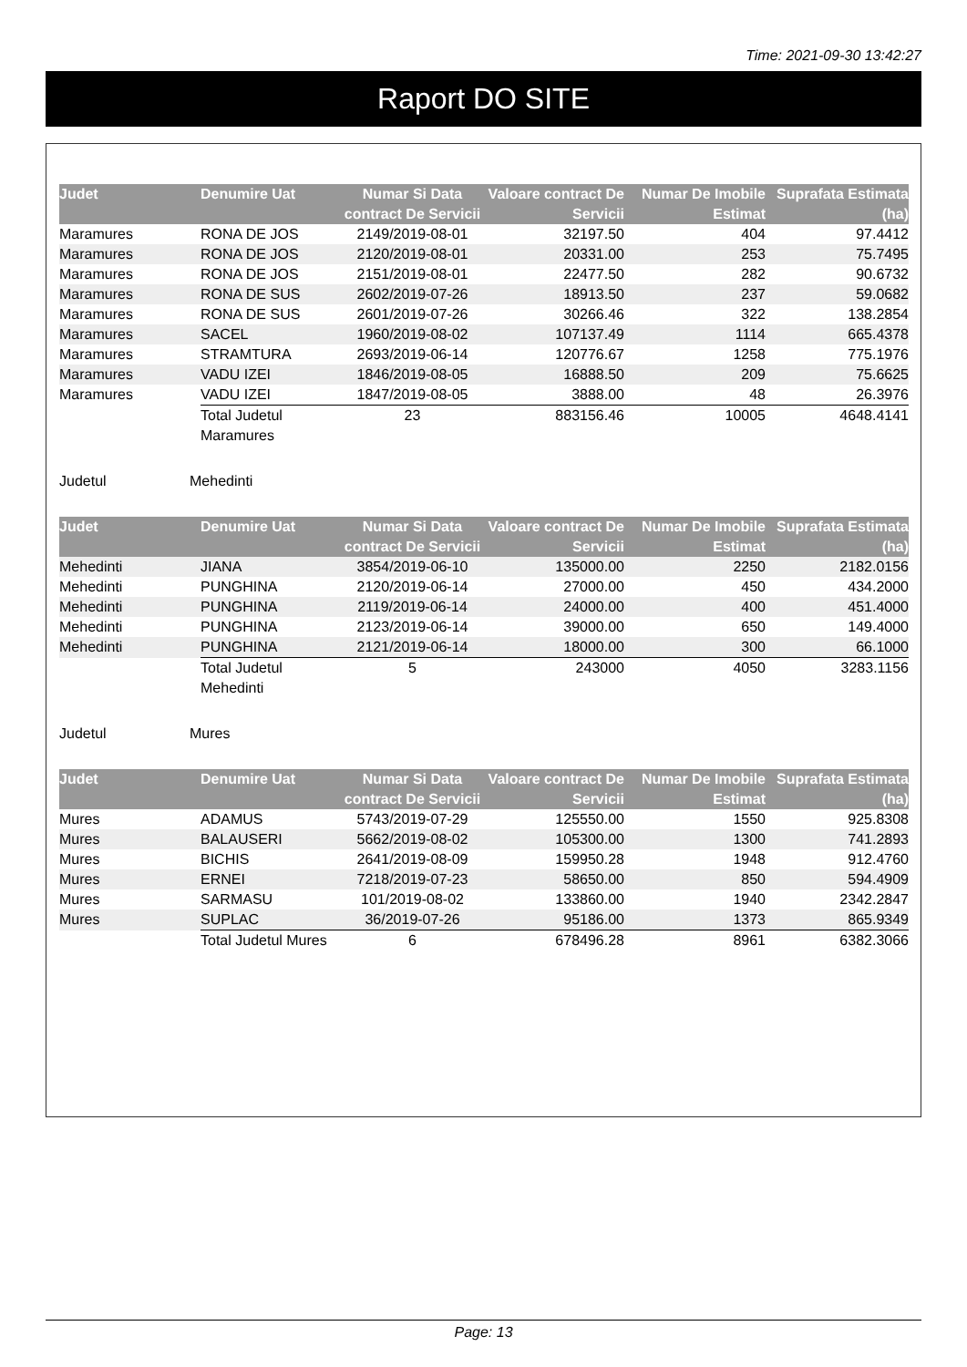Time: 2021-09-30 13:42:27
Raport DO SITE
| Judet | Denumire Uat | Numar Si Data contract De Servicii | Valoare contract De Servicii | Numar De Imobile Estimat | Suprafata Estimata (ha) |
| --- | --- | --- | --- | --- | --- |
| Maramures | RONA DE JOS | 2149/2019-08-01 | 32197.50 | 404 | 97.4412 |
| Maramures | RONA DE JOS | 2120/2019-08-01 | 20331.00 | 253 | 75.7495 |
| Maramures | RONA DE JOS | 2151/2019-08-01 | 22477.50 | 282 | 90.6732 |
| Maramures | RONA DE SUS | 2602/2019-07-26 | 18913.50 | 237 | 59.0682 |
| Maramures | RONA DE SUS | 2601/2019-07-26 | 30266.46 | 322 | 138.2854 |
| Maramures | SACEL | 1960/2019-08-02 | 107137.49 | 1114 | 665.4378 |
| Maramures | STRAMTURA | 2693/2019-06-14 | 120776.67 | 1258 | 775.1976 |
| Maramures | VADU IZEI | 1846/2019-08-05 | 16888.50 | 209 | 75.6625 |
| Maramures | VADU IZEI | 1847/2019-08-05 | 3888.00 | 48 | 26.3976 |
| | Total Judetul Maramures | 23 | 883156.46 | 10005 | 4648.4141 |
Judetul Mehedinti
| Judet | Denumire Uat | Numar Si Data contract De Servicii | Valoare contract De Servicii | Numar De Imobile Estimat | Suprafata Estimata (ha) |
| --- | --- | --- | --- | --- | --- |
| Mehedinti | JIANA | 3854/2019-06-10 | 135000.00 | 2250 | 2182.0156 |
| Mehedinti | PUNGHINA | 2120/2019-06-14 | 27000.00 | 450 | 434.2000 |
| Mehedinti | PUNGHINA | 2119/2019-06-14 | 24000.00 | 400 | 451.4000 |
| Mehedinti | PUNGHINA | 2123/2019-06-14 | 39000.00 | 650 | 149.4000 |
| Mehedinti | PUNGHINA | 2121/2019-06-14 | 18000.00 | 300 | 66.1000 |
| | Total Judetul Mehedinti | 5 | 243000 | 4050 | 3283.1156 |
Judetul Mures
| Judet | Denumire Uat | Numar Si Data contract De Servicii | Valoare contract De Servicii | Numar De Imobile Estimat | Suprafata Estimata (ha) |
| --- | --- | --- | --- | --- | --- |
| Mures | ADAMUS | 5743/2019-07-29 | 125550.00 | 1550 | 925.8308 |
| Mures | BALAUSERI | 5662/2019-08-02 | 105300.00 | 1300 | 741.2893 |
| Mures | BICHIS | 2641/2019-08-09 | 159950.28 | 1948 | 912.4760 |
| Mures | ERNEI | 7218/2019-07-23 | 58650.00 | 850 | 594.4909 |
| Mures | SARMASU | 101/2019-08-02 | 133860.00 | 1940 | 2342.2847 |
| Mures | SUPLAC | 36/2019-07-26 | 95186.00 | 1373 | 865.9349 |
| | Total Judetul Mures | 6 | 678496.28 | 8961 | 6382.3066 |
Page: 13